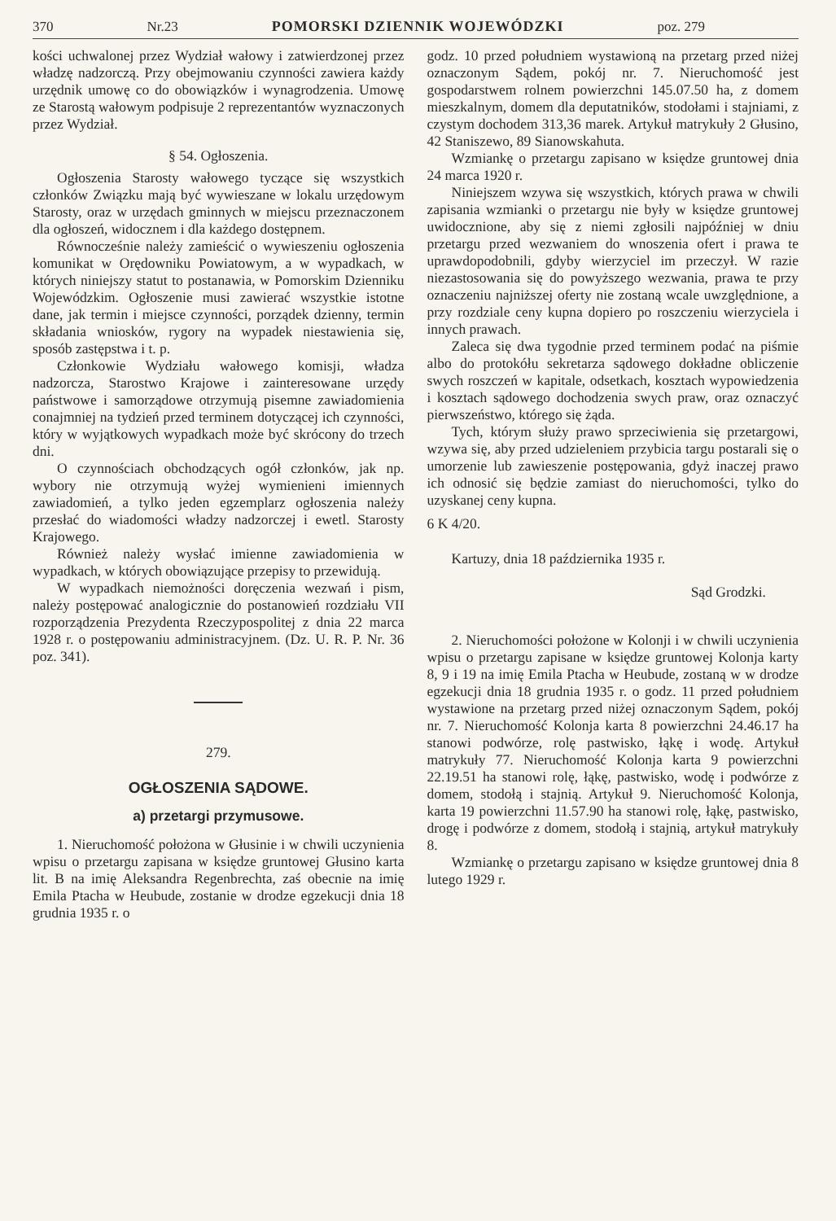370 Nr.23 POMORSKI DZIENNIK WOJEWÓDZKI poz. 279
kości uchwalonej przez Wydział wałowy i zatwierdzonej przez władzę nadzorczą. Przy obejmowaniu czynności zawiera każdy urzędnik umowę co do obowiązków i wynagrodzenia. Umowę ze Starostą wałowym podpisuje 2 reprezentantów wyznaczonych przez Wydział.
§ 54. Ogłoszenia.
Ogłoszenia Starosty wałowego tyczące się wszystkich członków Związku mają być wywieszane w lokalu urzędowym Starosty, oraz w urzędach gminnych w miejscu przeznaczonem dla ogłoszeń, widocznem i dla każdego dostępnem.
Równocześnie należy zamieścić o wywieszeniu ogłoszenia komunikat w Orędowniku Powiatowym, a w wypadkach, w których niniejszy statut to postanawia, w Pomorskim Dzienniku Wojewódzkim. Ogłoszenie musi zawierać wszystkie istotne dane, jak termin i miejsce czynności, porządek dzienny, termin składania wniosków, rygory na wypadek niestawienia się, sposób zastępstwa i t. p.
Członkowie Wydziału wałowego komisji, władza nadzorcza, Starostwo Krajowe i zainteresowane urzędy państwowe i samorządowe otrzymują pisemne zawiadomienia conajmniej na tydzień przed terminem dotyczącej ich czynności, który w wyjątkowych wypadkach może być skrócony do trzech dni.
O czynnościach obchodzących ogół członków, jak np. wybory nie otrzymują wyżej wymienieni imiennych zawiadomień, a tylko jeden egzemplarz ogłoszenia należy przesłać do wiadomości władzy nadzorczej i ewetl. Starosty Krajowego.
Również należy wysłać imienne zawiadomienia w wypadkach, w których obowiązujące przepisy to przewidują.
W wypadkach niemożności doręczenia wezwań i pism, należy postępować analogicznie do postanowień rozdziału VII rozporządzenia Prezydenta Rzeczypospolitej z dnia 22 marca 1928 r. o postępowaniu administracyjnem. (Dz. U. R. P. Nr. 36 poz. 341).
279.
OGŁOSZENIA SĄDOWE.
a) przetargi przymusowe.
1. Nieruchomość położona w Głusinie i w chwili uczynienia wpisu o przetargu zapisana w księdze gruntowej Głusino karta lit. B na imię Aleksandra Regenbrechta, zaś obecnie na imię Emila Ptacha w Heubude, zostanie w drodze egzekucji dnia 18 grudnia 1935 r. o
godz. 10 przed południem wystawioną na przetarg przed niżej oznaczonym Sądem, pokój nr. 7. Nieruchomość jest gospodarstwem rolnem powierzchni 145.07.50 ha, z domem mieszkalnym, domem dla deputatników, stodołami i stajniami, z czystym dochodem 313,36 marek. Artykuł matrykuły 2 Głusino, 42 Staniszewo, 89 Sianowskahuta.
Wzmiankę o przetargu zapisano w księdze gruntowej dnia 24 marca 1920 r.
Niniejszem wzywa się wszystkich, których prawa w chwili zapisania wzmianki o przetargu nie były w księdze gruntowej uwidocznione, aby się z niemi zgłosili najpóźniej w dniu przetargu przed wezwaniem do wnoszenia ofert i prawa te uprawdopodobnili, gdyby wierzyciel im przeczył. W razie niezastosowania się do powyższego wezwania, prawa te przy oznaczeniu najniższej oferty nie zostaną wcale uwzględnione, a przy rozdziale ceny kupna dopiero po roszczeniu wierzyciela i innych prawach.
Zaleca się dwa tygodnie przed terminem podać na piśmie albo do protokółu sekretarza sądowego dokładne obliczenie swych roszczeń w kapitale, odsetkach, kosztach wypowiedzenia i kosztach sądowego dochodzenia swych praw, oraz oznaczyć pierwszeństwo, którego się żąda.
Tych, którym służy prawo sprzeciwienia się przetargowi, wzywa się, aby przed udzieleniem przybicia targu postarali się o umorzenie lub zawieszenie postępowania, gdyż inaczej prawo ich odnosić się będzie zamiast do nieruchomości, tylko do uzyskanej ceny kupna.
6 K 4/20.
Kartuzy, dnia 18 października 1935 r.
Sąd Grodzki.
2. Nieruchomości położone w Kolonji i w chwili uczynienia wpisu o przetargu zapisane w księdze gruntowej Kolonja karty 8, 9 i 19 na imię Emila Ptacha w Heubude, zostaną w w drodze egzekucji dnia 18 grudnia 1935 r. o godz. 11 przed południem wystawione na przetarg przed niżej oznaczonym Sądem, pokój nr. 7. Nieruchomość Kolonja karta 8 powierzchni 24.46.17 ha stanowi podwórze, rolę pastwisko, łąkę i wodę. Artykuł matrykuły 77. Nieruchomość Kolonja karta 9 powierzchni 22.19.51 ha stanowi rolę, łąkę, pastwisko, wodę i podwórze z domem, stodołą i stajnią. Artykuł 9. Nieruchomość Kolonja, karta 19 powierzchni 11.57.90 ha stanowi rolę, łąkę, pastwisko, drogę i podwórze z domem, stodołą i stajnią, artykuł matrykuły 8.
Wzmiankę o przetargu zapisano w księdze gruntowej dnia 8 lutego 1929 r.